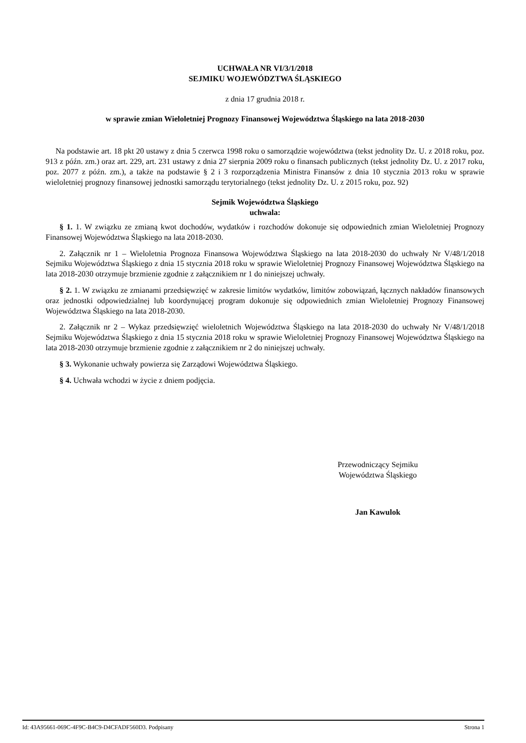UCHWAŁA NR VI/3/1/2018
SEJMIKU WOJEWÓDZTWA ŚLĄSKIEGO
z dnia 17 grudnia 2018 r.
w sprawie zmian Wieloletniej Prognozy Finansowej Województwa Śląskiego na lata 2018-2030
Na podstawie art. 18 pkt 20 ustawy z dnia 5 czerwca 1998 roku o samorządzie województwa (tekst jednolity Dz. U. z 2018 roku, poz. 913 z późn. zm.) oraz art. 229, art. 231 ustawy z dnia 27 sierpnia 2009 roku o finansach publicznych (tekst jednolity Dz. U. z 2017 roku, poz. 2077 z późn. zm.), a także na podstawie § 2 i 3 rozporządzenia Ministra Finansów z dnia 10 stycznia 2013 roku w sprawie wieloletniej prognozy finansowej jednostki samorządu terytorialnego (tekst jednolity Dz. U. z 2015 roku, poz. 92)
Sejmik Województwa Śląskiego
uchwala:
§ 1. 1. W związku ze zmianą kwot dochodów, wydatków i rozchodów dokonuje się odpowiednich zmian Wieloletniej Prognozy Finansowej Województwa Śląskiego na lata 2018-2030.
2. Załącznik nr 1 – Wieloletnia Prognoza Finansowa Województwa Śląskiego na lata 2018-2030 do uchwały Nr V/48/1/2018 Sejmiku Województwa Śląskiego z dnia 15 stycznia 2018 roku w sprawie Wieloletniej Prognozy Finansowej Województwa Śląskiego na lata 2018-2030 otrzymuje brzmienie zgodnie z załącznikiem nr 1 do niniejszej uchwały.
§ 2. 1. W związku ze zmianami przedsięwzięć w zakresie limitów wydatków, limitów zobowiązań, łącznych nakładów finansowych oraz jednostki odpowiedzialnej lub koordynującej program dokonuje się odpowiednich zmian Wieloletniej Prognozy Finansowej Województwa Śląskiego na lata 2018-2030.
2. Załącznik nr 2 – Wykaz przedsięwzięć wieloletnich Województwa Śląskiego na lata 2018-2030 do uchwały Nr V/48/1/2018 Sejmiku Województwa Śląskiego z dnia 15 stycznia 2018 roku w sprawie Wieloletniej Prognozy Finansowej Województwa Śląskiego na lata 2018-2030 otrzymuje brzmienie zgodnie z załącznikiem nr 2 do niniejszej uchwały.
§ 3. Wykonanie uchwały powierza się Zarządowi Województwa Śląskiego.
§ 4. Uchwała wchodzi w życie z dniem podjęcia.
Przewodniczący Sejmiku
Województwa Śląskiego
Jan Kawulok
Id: 43A95661-069C-4F9C-B4C9-D4CFADF560D3. Podpisany Strona 1